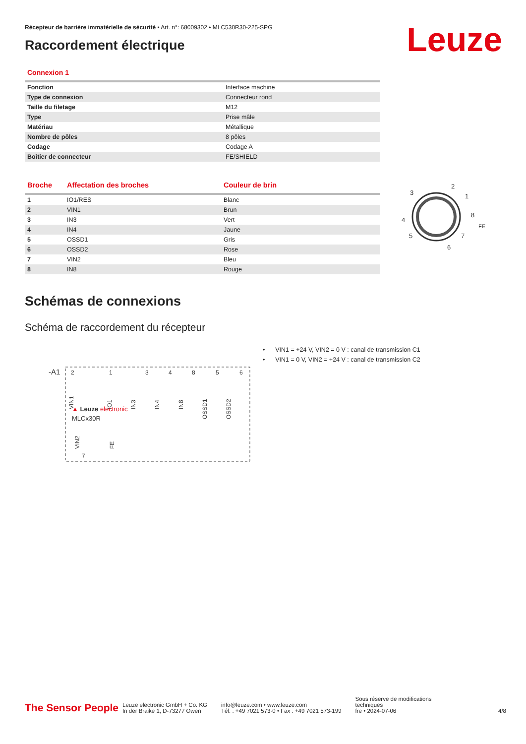Récepteur de barrière immatérielle de sécurité • Art. n°: 68009302 • MLC530R30-225-SPG
Raccordement électrique Leuze
Connexion 1
| Fonction | Interface machine |
| Type de connexion | Connecteur rond |
| Taille du filetage | M12 |
| Type | Prise mâle |
| Matériau | Métallique |
| Nombre de pôles | 8 pôles |
| Codage | Codage A |
| Boîtier de connecteur | FE/SHIELD |
| Broche | Affectation des broches | Couleur de brin |
| --- | --- | --- |
| 1 | IO1/RES | Blanc |
| 2 | VIN1 | Brun |
| 3 | IN3 | Vert |
| 4 | IN4 | Jaune |
| 5 | OSSD1 | Gris |
| 6 | OSSD2 | Rose |
| 7 | VIN2 | Bleu |
| 8 | IN8 | Rouge |
2
3
1
8
4
FE
5
7
6
Schémas de connexions
Schéma de raccordement du récepteur
-A1
2
1
3
4
8
5
6
VIN1
IO1
IN3
IN4
IN8
OSSD1
OSSD2
▲ Leuze electronic
MLCx30R
VIN2
FE
7
• VIN1 = +24 V, VIN2 = 0 V : canal de transmission C1
• VIN1 = 0 V, VIN2 = +24 V : canal de transmission C2
The Sensor People
Leuze electronic GmbH + Co. KG
In der Braike 1, D-73277 Owen
info@leuze.com • www.leuze.com
Tél. : +49 7021 573-0 • Fax : +49 7021 573-199
Sous réserve de modifications
techniques
fre • 2024-07-06
4/8